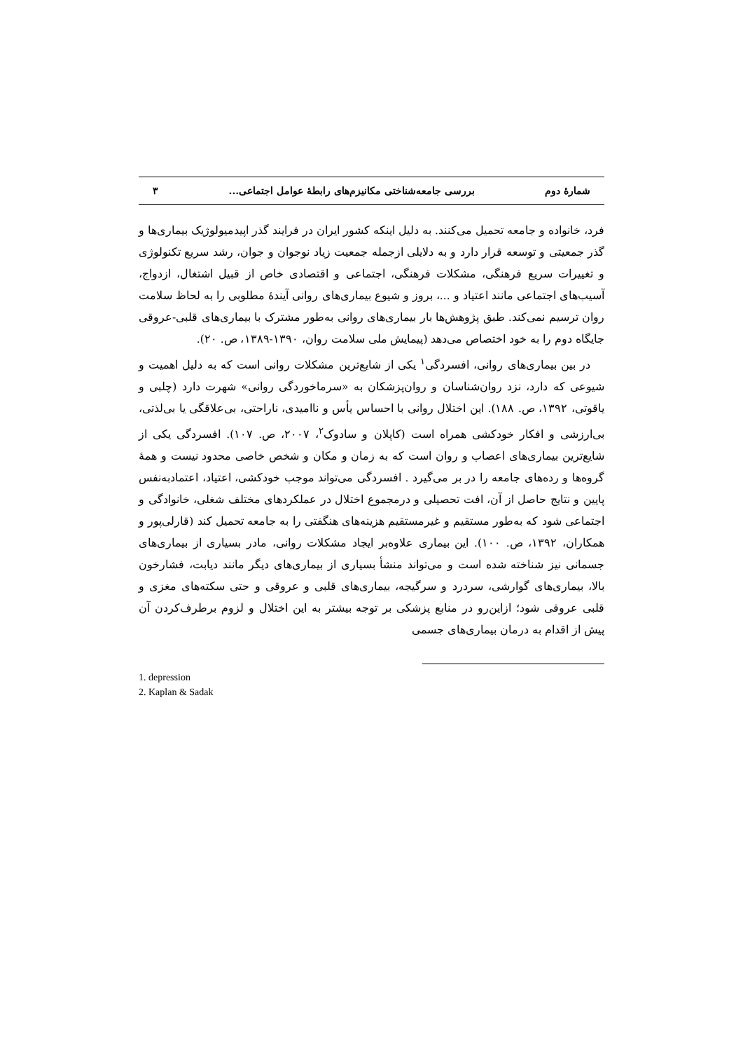شمارهٔ دوم بررسی جامعه‌شناختی مکانیزم‌های رابطهٔ عوامل اجتماعی... ۳
فرد، خانواده و جامعه تحمیل می‌کنند. به دلیل اینکه کشور ایران در فرایند گذر اپیدمیولوژیک بیماری‌ها و گذر جمعیتی و توسعه قرار دارد و به دلایلی ازجمله جمعیت زیاد نوجوان و جوان، رشد سریع تکنولوژی و تغییرات سریع فرهنگی، مشکلات فرهنگی، اجتماعی و اقتصادی خاص از قبیل اشتغال، ازدواج، آسیب‌های اجتماعی مانند اعتیاد و ...، بروز و شیوع بیماری‌های روانی آیندهٔ مطلوبی را به لحاظ سلامت روان ترسیم نمی‌کند. طبق پژوهش‌ها بار بیماری‌های روانی به‌طور مشترک با بیماری‌های قلبی-عروقی جایگاه دوم را به خود اختصاص می‌دهد (پیمایش ملی سلامت روان، ۱۳۹۰-۱۳۸۹، ص. ۲۰).
در بین بیماری‌های روانی، افسردگی<sup>۱</sup> یکی از شایع‌ترین مشکلات روانی است که به دلیل اهمیت و شیوعی که دارد، نزد روان‌شناسان و روان‌پزشکان به «سرماخوردگی روانی» شهرت دارد (چلبی و یاقوتی، ۱۳۹۲، ص. ۱۸۸). این اختلال روانی با احساس یأس و ناامیدی، ناراحتی، بی‌علاقگی یا بی‌لذتی، بی‌ارزشی و افکار خودکشی همراه است (کاپلان و سادوک<sup>۲</sup>، ۲۰۰۷، ص. ۱۰۷). افسردگی یکی از شایع‌ترین بیماری‌های اعصاب و روان است که به زمان و مکان و شخص خاصی محدود نیست و همهٔ گروه‌ها و رده‌های جامعه را در بر می‌گیرد . افسردگی می‌تواند موجب خودکشی، اعتیاد، اعتمادبه‌نفس پایین و نتایج حاصل از آن، افت تحصیلی و درمجموع اختلال در عملکردهای مختلف شغلی، خانوادگی و اجتماعی شود که به‌طور مستقیم و غیرمستقیم هزینه‌های هنگفتی را به جامعه تحمیل کند (قارلی‌پور و همکاران، ۱۳۹۲، ص. ۱۰۰). این بیماری علاوه‌بر ایجاد مشکلات روانی، مادر بسیاری از بیماری‌های جسمانی نیز شناخته شده است و می‌تواند منشأ بسیاری از بیماری‌های دیگر مانند دیابت، فشارخون بالا، بیماری‌های گوارشی، سردرد و سرگیجه، بیماری‌های قلبی و عروقی و حتی سکته‌های مغزی و قلبی عروقی شود؛ ازاین‌رو در منابع پزشکی بر توجه بیشتر به این اختلال و لزوم برطرف‌کردن آن پیش از اقدام به درمان بیماری‌های جسمی
1. depression
2. Kaplan & Sadak